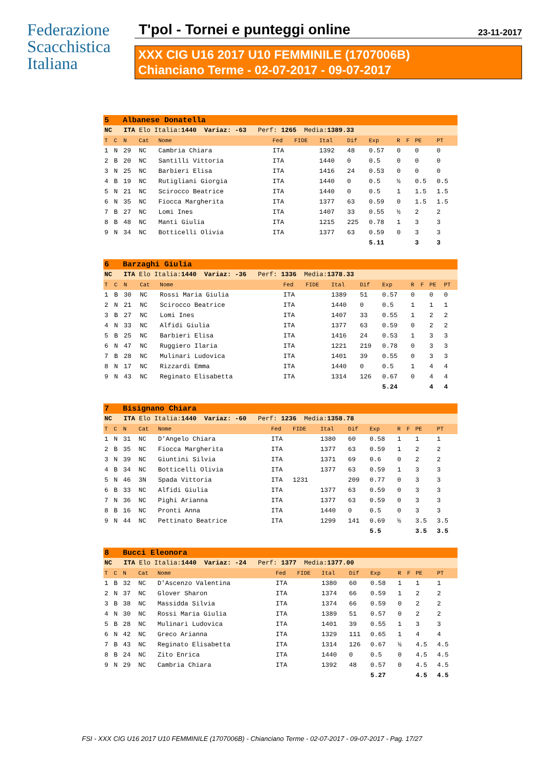Federazione
Scacchistica
Italiana
T'pol - Tornei e punteggi online 23-11-2017
XXX CIG U16 2017 U10 FEMMINILE (1707006B)
Chianciano Terme - 02-07-2017 - 09-07-2017
| 5 Albanese Donatella | | | | | | | | | | | | | |
| NC ITA Elo Italia: 1440 Variaz: -63 Perf: 1265 Media: 1389.33 | | | | | | | | | | | | | |
| T | C | N | Cat | Nome | Fed | FIDE | Ital | Dif | Exp | R | F | PE | PT |
| 1 | N | 29 | NC | Cambria Chiara | ITA | | 1392 | 48 | 0.57 | 0 | | 0 | 0 |
| 2 | B | 20 | NC | Santilli Vittoria | ITA | | 1440 | 0 | 0.5 | 0 | | 0 | 0 |
| 3 | N | 25 | NC | Barbieri Elisa | ITA | | 1416 | 24 | 0.53 | 0 | | 0 | 0 |
| 4 | B | 19 | NC | Rutigliani Giorgia | ITA | | 1440 | 0 | 0.5 | ½ | | 0.5 | 0.5 |
| 5 | N | 21 | NC | Scirocco Beatrice | ITA | | 1440 | 0 | 0.5 | 1 | | 1.5 | 1.5 |
| 6 | N | 35 | NC | Fiocca Margherita | ITA | | 1377 | 63 | 0.59 | 0 | | 1.5 | 1.5 |
| 7 | B | 27 | NC | Lomi Ines | ITA | | 1407 | 33 | 0.55 | ½ | | 2 | 2 |
| 8 | B | 48 | NC | Manti Giulia | ITA | | 1215 | 225 | 0.78 | 1 | | 3 | 3 |
| 9 | N | 34 | NC | Botticelli Olivia | ITA | | 1377 | 63 | 0.59 | 0 | | 3 | 3 |
| | | | | | | | | | 5.11 | | | 3 | 3 |
| 6 Barzaghi Giulia | | | | | | | | | | | | | |
| NC ITA Elo Italia: 1440 Variaz: -36 Perf: 1336 Media: 1378.33 | | | | | | | | | | | | | |
| T | C | N | Cat | Nome | Fed | FIDE | Ital | Dif | Exp | R | F | PE | PT |
| 1 | B | 30 | NC | Rossi Maria Giulia | ITA | | 1389 | 51 | 0.57 | 0 | | 0 | 0 |
| 2 | N | 21 | NC | Scirocco Beatrice | ITA | | 1440 | 0 | 0.5 | 1 | | 1 | 1 |
| 3 | B | 27 | NC | Lomi Ines | ITA | | 1407 | 33 | 0.55 | 1 | | 2 | 2 |
| 4 | N | 33 | NC | Alfidi Giulia | ITA | | 1377 | 63 | 0.59 | 0 | | 2 | 2 |
| 5 | B | 25 | NC | Barbieri Elisa | ITA | | 1416 | 24 | 0.53 | 1 | | 3 | 3 |
| 6 | N | 47 | NC | Ruggiero Ilaria | ITA | | 1221 | 219 | 0.78 | 0 | | 3 | 3 |
| 7 | B | 28 | NC | Mulinari Ludovica | ITA | | 1401 | 39 | 0.55 | 0 | | 3 | 3 |
| 8 | N | 17 | NC | Rizzardi Emma | ITA | | 1440 | 0 | 0.5 | 1 | | 4 | 4 |
| 9 | N | 43 | NC | Reginato Elisabetta | ITA | | 1314 | 126 | 0.67 | 0 | | 4 | 4 |
| | | | | | | | | | 5.24 | | | 4 | 4 |
| 7 Bisignano Chiara | | | | | | | | | | | | | |
| NC ITA Elo Italia: 1440 Variaz: -60 Perf: 1236 Media: 1358.78 | | | | | | | | | | | | | |
| T | C | N | Cat | Nome | Fed | FIDE | Ital | Dif | Exp | R | F | PE | PT |
| 1 | N | 31 | NC | D'Angelo Chiara | ITA | | 1380 | 60 | 0.58 | 1 | | 1 | 1 |
| 2 | B | 35 | NC | Fiocca Margherita | ITA | | 1377 | 63 | 0.59 | 1 | | 2 | 2 |
| 3 | N | 39 | NC | Giuntini Silvia | ITA | | 1371 | 69 | 0.6 | 0 | | 2 | 2 |
| 4 | B | 34 | NC | Botticelli Olivia | ITA | | 1377 | 63 | 0.59 | 1 | | 3 | 3 |
| 5 | N | 46 | 3N | Spada Vittoria | ITA | 1231 | | 209 | 0.77 | 0 | | 3 | 3 |
| 6 | B | 33 | NC | Alfidi Giulia | ITA | | 1377 | 63 | 0.59 | 0 | | 3 | 3 |
| 7 | N | 36 | NC | Pighi Arianna | ITA | | 1377 | 63 | 0.59 | 0 | | 3 | 3 |
| 8 | B | 16 | NC | Pronti Anna | ITA | | 1440 | 0 | 0.5 | 0 | | 3 | 3 |
| 9 | N | 44 | NC | Pettinato Beatrice | ITA | | 1299 | 141 | 0.69 | ½ | | 3.5 | 3.5 |
| | | | | | | | | | 5.5 | | | 3.5 | 3.5 |
| 8 Bucci Eleonora | | | | | | | | | | | | | |
| NC ITA Elo Italia: 1440 Variaz: -24 Perf: 1377 Media: 1377.00 | | | | | | | | | | | | | |
| T | C | N | Cat | Nome | Fed | FIDE | Ital | Dif | Exp | R | F | PE | PT |
| 1 | B | 32 | NC | D'Ascenzo Valentina | ITA | | 1380 | 60 | 0.58 | 1 | | 1 | 1 |
| 2 | N | 37 | NC | Glover Sharon | ITA | | 1374 | 66 | 0.59 | 1 | | 2 | 2 |
| 3 | B | 38 | NC | Massidda Silvia | ITA | | 1374 | 66 | 0.59 | 0 | | 2 | 2 |
| 4 | N | 30 | NC | Rossi Maria Giulia | ITA | | 1389 | 51 | 0.57 | 0 | | 2 | 2 |
| 5 | B | 28 | NC | Mulinari Ludovica | ITA | | 1401 | 39 | 0.55 | 1 | | 3 | 3 |
| 6 | N | 42 | NC | Greco Arianna | ITA | | 1329 | 111 | 0.65 | 1 | | 4 | 4 |
| 7 | B | 43 | NC | Reginato Elisabetta | ITA | | 1314 | 126 | 0.67 | ½ | | 4.5 | 4.5 |
| 8 | B | 24 | NC | Zito Enrica | ITA | | 1440 | 0 | 0.5 | 0 | | 4.5 | 4.5 |
| 9 | N | 29 | NC | Cambria Chiara | ITA | | 1392 | 48 | 0.57 | 0 | | 4.5 | 4.5 |
| | | | | | | | | | 5.27 | | | 4.5 | 4.5 |
FSI - XXX CIG U16 2017 U10 FEMMINILE (1707006B) - Chianciano Terme - 02-07-2017 - 09-07-2017 - Pag. 17/27